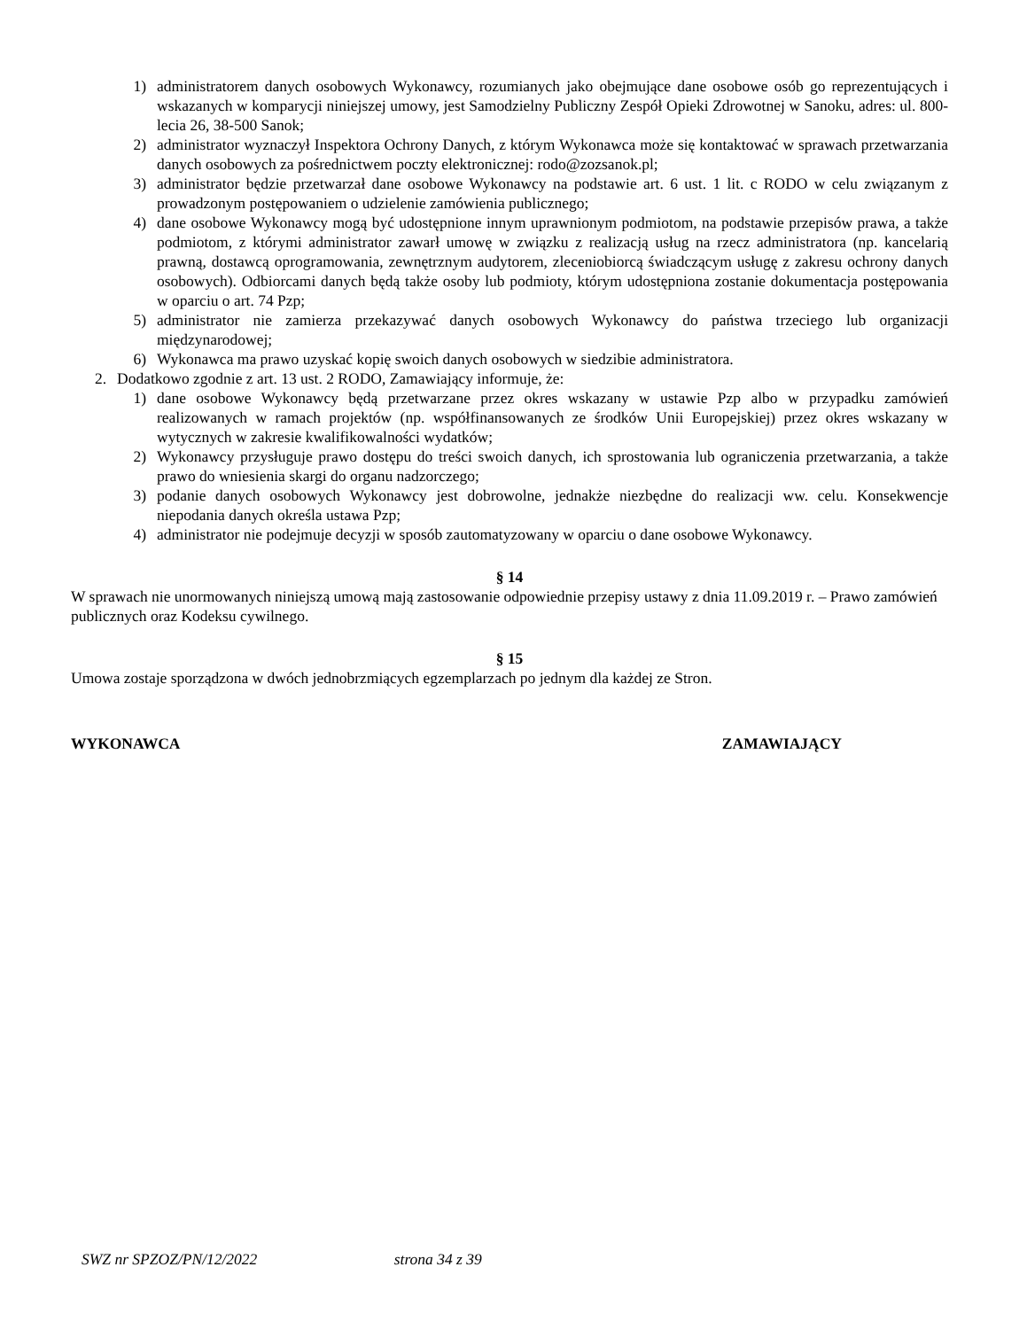1) administratorem danych osobowych Wykonawcy, rozumianych jako obejmujące dane osobowe osób go reprezentujących i wskazanych w komparycji niniejszej umowy, jest Samodzielny Publiczny Zespół Opieki Zdrowotnej w Sanoku, adres: ul. 800-lecia 26, 38-500 Sanok;
2) administrator wyznaczył Inspektora Ochrony Danych, z którym Wykonawca może się kontaktować w sprawach przetwarzania danych osobowych za pośrednictwem poczty elektronicznej: rodo@zozsanok.pl;
3) administrator będzie przetwarzał dane osobowe Wykonawcy na podstawie art. 6 ust. 1 lit. c RODO w celu związanym z prowadzonym postępowaniem o udzielenie zamówienia publicznego;
4) dane osobowe Wykonawcy mogą być udostępnione innym uprawnionym podmiotom, na podstawie przepisów prawa, a także podmiotom, z którymi administrator zawarł umowę w związku z realizacją usług na rzecz administratora (np. kancelarią prawną, dostawcą oprogramowania, zewnętrznym audytorem, zleceniobiorcą świadczącym usługę z zakresu ochrony danych osobowych). Odbiorcami danych będą także osoby lub podmioty, którym udostępniona zostanie dokumentacja postępowania w oparciu o art. 74 Pzp;
5) administrator nie zamierza przekazywać danych osobowych Wykonawcy do państwa trzeciego lub organizacji międzynarodowej;
6) Wykonawca ma prawo uzyskać kopię swoich danych osobowych w siedzibie administratora.
2. Dodatkowo zgodnie z art. 13 ust. 2 RODO, Zamawiający informuje, że:
1) dane osobowe Wykonawcy będą przetwarzane przez okres wskazany w ustawie Pzp albo w przypadku zamówień realizowanych w ramach projektów (np. współfinansowanych ze środków Unii Europejskiej) przez okres wskazany w wytycznych w zakresie kwalifikowalności wydatków;
2) Wykonawcy przysługuje prawo dostępu do treści swoich danych, ich sprostowania lub ograniczenia przetwarzania, a także prawo do wniesienia skargi do organu nadzorczego;
3) podanie danych osobowych Wykonawcy jest dobrowolne, jednakże niezbędne do realizacji ww. celu. Konsekwencje niepodania danych określa ustawa Pzp;
4) administrator nie podejmuje decyzji w sposób zautomatyzowany w oparciu o dane osobowe Wykonawcy.
§ 14
W sprawach nie unormowanych niniejszą umową mają zastosowanie odpowiednie przepisy ustawy z dnia 11.09.2019 r. – Prawo zamówień publicznych oraz Kodeksu cywilnego.
§ 15
Umowa zostaje sporządzona w dwóch jednobrzmiących egzemplarzach po jednym dla każdej ze Stron.
WYKONAWCA ZAMAWIAJĄCY
SWZ nr SPZOZ/PN/12/2022 strona 34 z 39